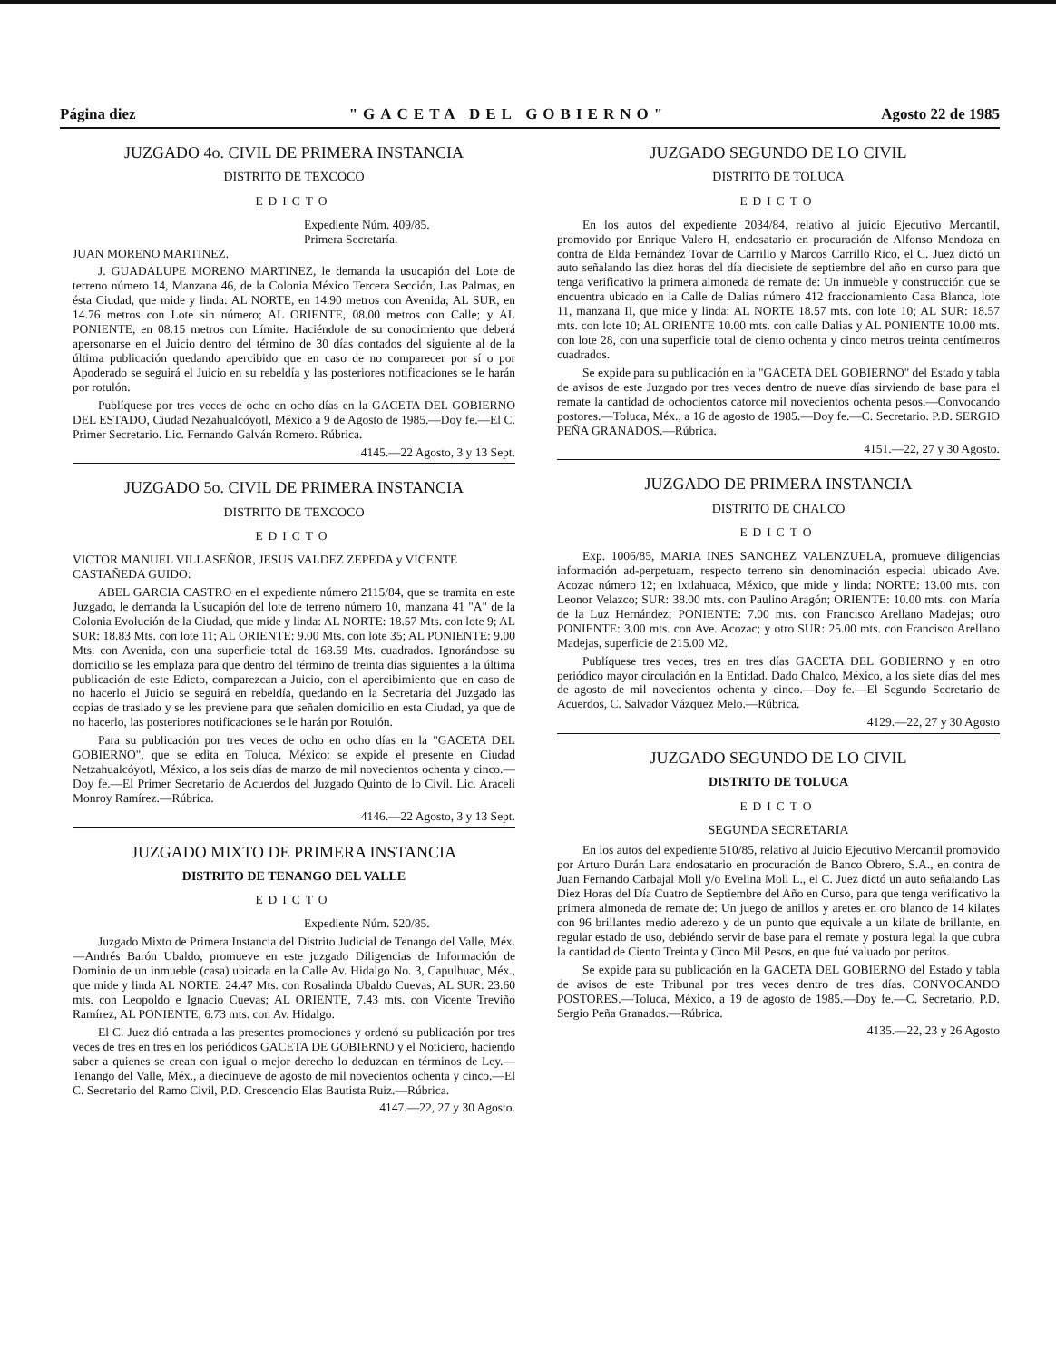Página diez "GACETA DEL GOBIERNO" Agosto 22 de 1985
JUZGADO 4o. CIVIL DE PRIMERA INSTANCIA
DISTRITO DE TEXCOCO
EDICTO
Expediente Núm. 409/85.
Primera Secretaría.
JUAN MORENO MARTINEZ.
J. GUADALUPE MORENO MARTINEZ, le demanda la usucapión del Lote de terreno número 14, Manzana 46, de la Colonia México Tercera Sección, Las Palmas, en ésta Ciudad, que mide y linda: AL NORTE, en 14.90 metros con Avenida; AL SUR, en 14.76 metros con Lote sin número; AL ORIENTE, 08.00 metros con Calle; y AL PONIENTE, en 08.15 metros con Límite. Haciéndole de su conocimiento que deberá apersonarse en el Juicio dentro del término de 30 días contados del siguiente al de la última publicación quedando apercibido que en caso de no comparecer por sí o por Apoderado se seguirá el Juicio en su rebeldía y las posteriores notificaciones se le harán por rotulón.
Publíquese por tres veces de ocho en ocho días en la GACETA DEL GOBIERNO DEL ESTADO, Ciudad Nezahualcóyotl, México a 9 de Agosto de 1985.—Doy fe.—El C. Primer Secretario. Lic. Fernando Galván Romero. Rúbrica.
4145.—22 Agosto, 3 y 13 Sept.
JUZGADO 5o. CIVIL DE PRIMERA INSTANCIA
DISTRITO DE TEXCOCO
EDICTO
VICTOR MANUEL VILLASEÑOR, JESUS VALDEZ ZEPEDA y VICENTE CASTAÑEDA GUIDO:
ABEL GARCIA CASTRO en el expediente número 2115/84, que se tramita en este Juzgado, le demanda la Usucapión del lote de terreno número 10, manzana 41 "A" de la Colonia Evolución de la Ciudad, que mide y linda: AL NORTE: 18.57 Mts. con lote 9; AL SUR: 18.83 Mts. con lote 11; AL ORIENTE: 9.00 Mts. con lote 35; AL PONIENTE: 9.00 Mts. con Avenida, con una superficie total de 168.59 Mts. cuadrados. Ignorándose su domicilio se les emplaza para que dentro del término de treinta días siguientes a la última publicación de este Edicto, comparezcan a Juicio, con el apercibimiento que en caso de no hacerlo el Juicio se seguirá en rebeldía, quedando en la Secretaría del Juzgado las copias de traslado y se les previene para que señalen domicilio en esta Ciudad, ya que de no hacerlo, las posteriores notificaciones se le harán por Rotulón.
Para su publicación por tres veces de ocho en ocho días en la "GACETA DEL GOBIERNO", que se edita en Toluca, México; se expide el presente en Ciudad Netzahualcóyotl, México, a los seis días de marzo de mil novecientos ochenta y cinco.—Doy fe.—El Primer Secretario de Acuerdos del Juzgado Quinto de lo Civil. Lic. Araceli Monroy Ramírez.—Rúbrica.
4146.—22 Agosto, 3 y 13 Sept.
JUZGADO MIXTO DE PRIMERA INSTANCIA
DISTRITO DE TENANGO DEL VALLE
EDICTO
Expediente Núm. 520/85.
Juzgado Mixto de Primera Instancia del Distrito Judicial de Tenango del Valle, Méx.—Andrés Barón Ubaldo, promueve en este juzgado Diligencias de Información de Dominio de un inmueble (casa) ubicada en la Calle Av. Hidalgo No. 3, Capulhuac, Méx., que mide y linda AL NORTE: 24.47 Mts. con Rosalinda Ubaldo Cuevas; AL SUR: 23.60 mts. con Leopoldo e Ignacio Cuevas; AL ORIENTE, 7.43 mts. con Vicente Treviño Ramírez, AL PONIENTE, 6.73 mts. con Av. Hidalgo.
El C. Juez dió entrada a las presentes promociones y ordenó su publicación por tres veces de tres en tres en los periódicos GACETA DE GOBIERNO y el Noticiero, haciendo saber a quienes se crean con igual o mejor derecho lo deduzcan en términos de Ley.—Tenango del Valle, Méx., a diecinueve de agosto de mil novecientos ochenta y cinco.—El C. Secretario del Ramo Civil, P.D. Crescencio Elas Bautista Ruiz.—Rúbrica.
4147.—22, 27 y 30 Agosto.
JUZGADO SEGUNDO DE LO CIVIL
DISTRITO DE TOLUCA
EDICTO
En los autos del expediente 2034/84, relativo al juicio Ejecutivo Mercantil, promovido por Enrique Valero H, endosatario en procuración de Alfonso Mendoza en contra de Elda Fernández Tovar de Carrillo y Marcos Carrillo Rico, el C. Juez dictó un auto señalando las diez horas del día diecisiete de septiembre del año en curso para que tenga verificativo la primera almoneda de remate de: Un inmueble y construcción que se encuentra ubicado en la Calle de Dalias número 412 fraccionamiento Casa Blanca, lote 11, manzana II, que mide y linda: AL NORTE 18.57 mts. con lote 10; AL SUR: 18.57 mts. con lote 10; AL ORIENTE 10.00 mts. con calle Dalias y AL PONIENTE 10.00 mts. con lote 28, con una superficie total de ciento ochenta y cinco metros treinta centímetros cuadrados.
Se expide para su publicación en la "GACETA DEL GOBIERNO" del Estado y tabla de avisos de este Juzgado por tres veces dentro de nueve días sirviendo de base para el remate la cantidad de ochocientos catorce mil novecientos ochenta pesos.—Convocando postores.—Toluca, Méx., a 16 de agosto de 1985.—Doy fe.—C. Secretario. P.D. SERGIO PEÑA GRANADOS.—Rúbrica.
4151.—22, 27 y 30 Agosto.
JUZGADO DE PRIMERA INSTANCIA
DISTRITO DE CHALCO
EDICTO
Exp. 1006/85, MARIA INES SANCHEZ VALENZUELA, promueve diligencias información ad-perpetuam, respecto terreno sin denominación especial ubicado Ave. Acozac número 12; en Ixtlahuaca, México, que mide y linda: NORTE: 13.00 mts. con Leonor Velazco; SUR: 38.00 mts. con Paulino Aragón; ORIENTE: 10.00 mts. con María de la Luz Hernández; PONIENTE: 7.00 mts. con Francisco Arellano Madejas; otro PONIENTE: 3.00 mts. con Ave. Acozac; y otro SUR: 25.00 mts. con Francisco Arellano Madejas, superficie de 215.00 M2.
Publíquese tres veces, tres en tres días GACETA DEL GOBIERNO y en otro periódico mayor circulación en la Entidad. Dado Chalco, México, a los siete días del mes de agosto de mil novecientos ochenta y cinco.—Doy fe.—El Segundo Secretario de Acuerdos, C. Salvador Vázquez Melo.—Rúbrica.
4129.—22, 27 y 30 Agosto
JUZGADO SEGUNDO DE LO CIVIL
DISTRITO DE TOLUCA
EDICTO
SEGUNDA SECRETARIA
En los autos del expediente 510/85, relativo al Juicio Ejecutivo Mercantil promovido por Arturo Durán Lara endosatario en procuración de Banco Obrero, S.A., en contra de Juan Fernando Carbajal Moll y/o Evelina Moll L., el C. Juez dictó un auto señalando Las Diez Horas del Día Cuatro de Septiembre del Año en Curso, para que tenga verificativo la primera almoneda de remate de: Un juego de anillos y aretes en oro blanco de 14 kilates con 96 brillantes medio aderezo y de un punto que equivale a un kilate de brillante, en regular estado de uso, debiéndo servir de base para el remate y postura legal la que cubra la cantidad de Ciento Treinta y Cinco Mil Pesos, en que fué valuado por peritos.
Se expide para su publicación en la GACETA DEL GOBIERNO del Estado y tabla de avisos de este Tribunal por tres veces dentro de tres días. CONVOCANDO POSTORES.—Toluca, México, a 19 de agosto de 1985.—Doy fe.—C. Secretario, P.D. Sergio Peña Granados.—Rúbrica.
4135.—22, 23 y 26 Agosto